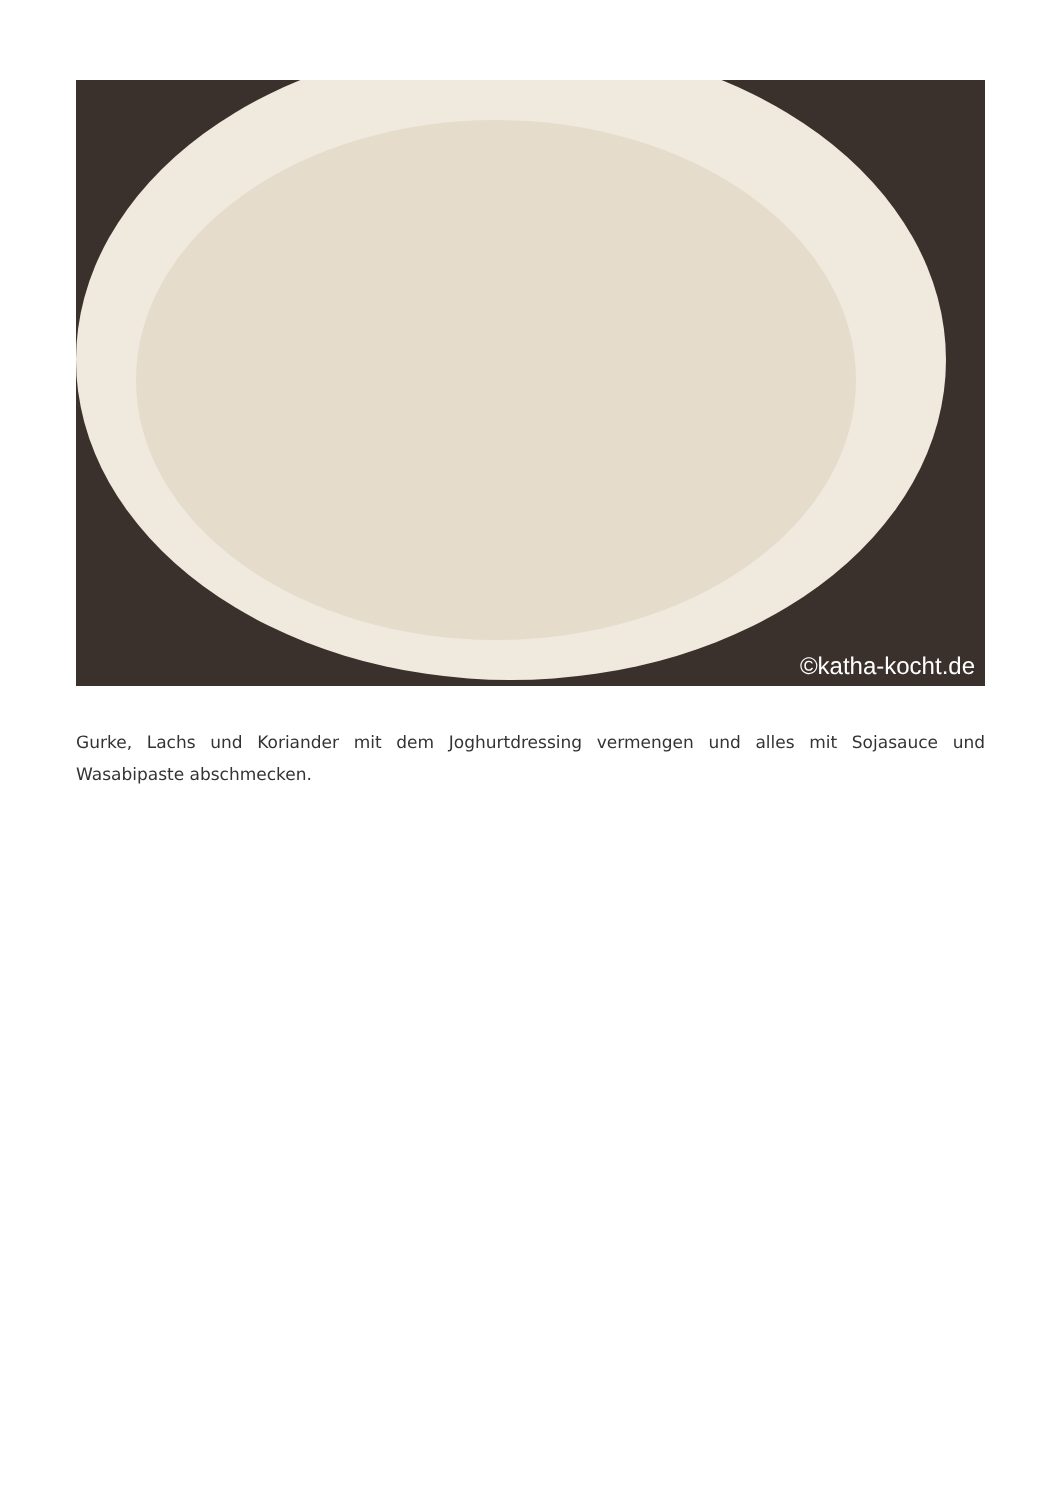©katha-kocht.de
Gurke, Lachs und Koriander mit dem Joghurtdressing vermengen und alles mit Sojasauce und Wasabipaste abschmecken.